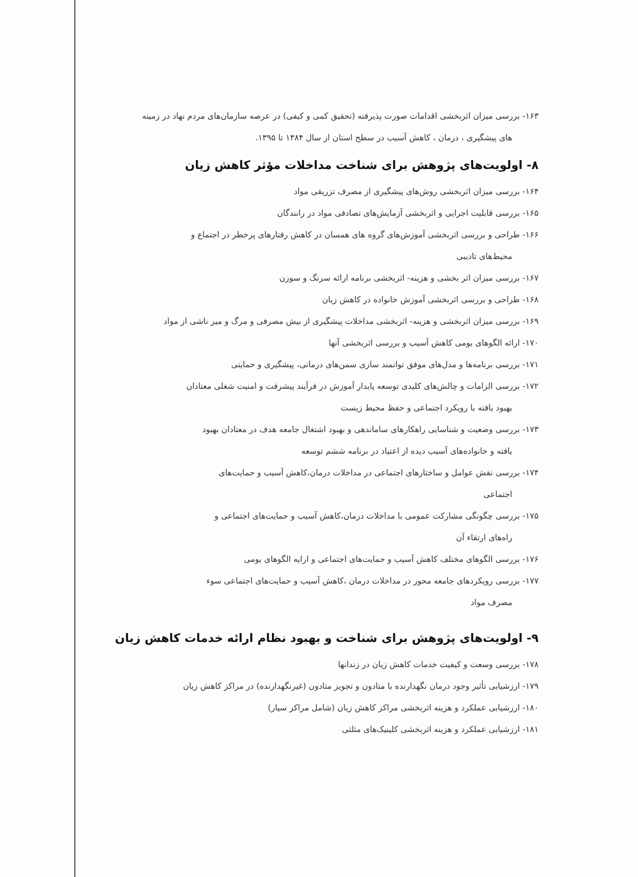۱۶۳- بررسی میزان اثربخشی اقدامات صورت پذیرفته (تحقیق کمی و کیفی) در عرصه سازمان‌های مردم نهاد در زمینه
های پیشگیری ، درمان ، کاهش آسیب در سطح استان از سال ۱۳۸۴ تا ۱۳۹۵.
۸- اولویت‌های پژوهش برای شناخت مداخلات مؤثر کاهش زیان
۱۶۴- بررسی میزان اثربخشی روش‌های پیشگیری از مصرف تزریقی مواد
۱۶۵- بررسی قابلیت اجرایی و اثربخشی آزمایش‌های تصادفی مواد در رانندگان
۱۶۶- طراحی و بررسی اثربخشی آموزش‌های گروه های همسان در کاهش رفتارهای پرخطر در اجتماع و
محیط‌های تادیبی
۱۶۷- بررسی میزان اثر بخشی و هزینه- اثربخشی برنامه ارائه سرنگ و سوزن
۱۶۸- طراحی و بررسی اثربخشی آموزش خانواده در کاهش زیان
۱۶۹- بررسی میزان اثربخشی و هزینه- اثربخشی مداخلات پیشگیری از بیش مصرفی و مرگ و میر ناشی از مواد
۱۷۰- ارائه الگوهای بومی کاهش آسیب و بررسی اثربخشی آنها
۱۷۱- بررسی برنامه‌ها و مدل‌های موفق توانمند سازی سمن‌های درمانی، پیشگیری و حمایتی
۱۷۲- بررسی الزامات و چالش‌های کلیدی توسعه پایدار آموزش در فرآیند پیشرفت و امنیت شغلی معتادان
بهبود یافته با رویکرد اجتماعی و حفظ محیط زیست
۱۷۳- بررسی وضعیت و شناسایی راهکارهای ساماندهی و بهبود اشتغال جامعه هدف در معتادان بهبود
یافته و خانواده‌های آسیب دیده از اعتیاد در برنامه ششم توسعه
۱۷۴- بررسی نقش عوامل و ساختارهای اجتماعی در مداخلات درمان،کاهش آسیب و حمایت‌های
اجتماعی
۱۷۵- بررسی چگونگی مشارکت عمومی با مداخلات درمان،کاهش آسیب و حمایت‌های اجتماعی و
راه‌های ارتقاء آن
۱۷۶- بررسی الگوهای مختلف کاهش آسیب و حمایت‌های اجتماعی و ارایه الگوهای بومی
۱۷۷- بررسی رویکردهای جامعه محور در مداخلات درمان ،کاهش آسیب و حمایت‌های اجتماعی سوء
مصرف مواد
۹- اولویت‌های پژوهش برای شناخت و بهبود نظام ارائه خدمات کاهش زیان
۱۷۸- بررسی وسعت و کیفیت خدمات کاهش زیان در زندانها
۱۷۹- ارزشیابی تأثیر وجود درمان نگهدارنده با متادون و تجویز متادون (غیرنگهدارنده) در مراکز کاهش زیان
۱۸۰- ارزشیابی عملکرد و هزینه اثربخشی مراکز کاهش زیان (شامل مراکز سیار)
۱۸۱- ارزشیابی عملکرد و هزینه اثربخشی کلینیک‌های مثلثی